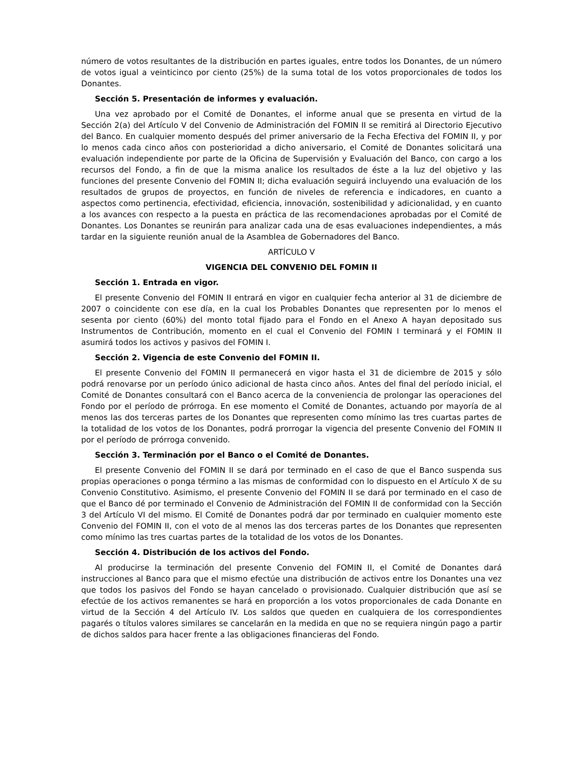número de votos resultantes de la distribución en partes iguales, entre todos los Donantes, de un número de votos igual a veinticinco por ciento (25%) de la suma total de los votos proporcionales de todos los Donantes.
Sección 5. Presentación de informes y evaluación.
Una vez aprobado por el Comité de Donantes, el informe anual que se presenta en virtud de la Sección 2(a) del Artículo V del Convenio de Administración del FOMIN II se remitirá al Directorio Ejecutivo del Banco. En cualquier momento después del primer aniversario de la Fecha Efectiva del FOMIN II, y por lo menos cada cinco años con posterioridad a dicho aniversario, el Comité de Donantes solicitará una evaluación independiente por parte de la Oficina de Supervisión y Evaluación del Banco, con cargo a los recursos del Fondo, a fin de que la misma analice los resultados de éste a la luz del objetivo y las funciones del presente Convenio del FOMIN II; dicha evaluación seguirá incluyendo una evaluación de los resultados de grupos de proyectos, en función de niveles de referencia e indicadores, en cuanto a aspectos como pertinencia, efectividad, eficiencia, innovación, sostenibilidad y adicionalidad, y en cuanto a los avances con respecto a la puesta en práctica de las recomendaciones aprobadas por el Comité de Donantes. Los Donantes se reunirán para analizar cada una de esas evaluaciones independientes, a más tardar en la siguiente reunión anual de la Asamblea de Gobernadores del Banco.
ARTÍCULO V
VIGENCIA DEL CONVENIO DEL FOMIN II
Sección 1. Entrada en vigor.
El presente Convenio del FOMIN II entrará en vigor en cualquier fecha anterior al 31 de diciembre de 2007 o coincidente con ese día, en la cual los Probables Donantes que representen por lo menos el sesenta por ciento (60%) del monto total fijado para el Fondo en el Anexo A hayan depositado sus Instrumentos de Contribución, momento en el cual el Convenio del FOMIN I terminará y el FOMIN II asumirá todos los activos y pasivos del FOMIN I.
Sección 2. Vigencia de este Convenio del FOMIN II.
El presente Convenio del FOMIN II permanecerá en vigor hasta el 31 de diciembre de 2015 y sólo podrá renovarse por un período único adicional de hasta cinco años. Antes del final del período inicial, el Comité de Donantes consultará con el Banco acerca de la conveniencia de prolongar las operaciones del Fondo por el período de prórroga. En ese momento el Comité de Donantes, actuando por mayoría de al menos las dos terceras partes de los Donantes que representen como mínimo las tres cuartas partes de la totalidad de los votos de los Donantes, podrá prorrogar la vigencia del presente Convenio del FOMIN II por el período de prórroga convenido.
Sección 3. Terminación por el Banco o el Comité de Donantes.
El presente Convenio del FOMIN II se dará por terminado en el caso de que el Banco suspenda sus propias operaciones o ponga término a las mismas de conformidad con lo dispuesto en el Artículo X de su Convenio Constitutivo. Asimismo, el presente Convenio del FOMIN II se dará por terminado en el caso de que el Banco dé por terminado el Convenio de Administración del FOMIN II de conformidad con la Sección 3 del Artículo VI del mismo. El Comité de Donantes podrá dar por terminado en cualquier momento este Convenio del FOMIN II, con el voto de al menos las dos terceras partes de los Donantes que representen como mínimo las tres cuartas partes de la totalidad de los votos de los Donantes.
Sección 4. Distribución de los activos del Fondo.
Al producirse la terminación del presente Convenio del FOMIN II, el Comité de Donantes dará instrucciones al Banco para que el mismo efectúe una distribución de activos entre los Donantes una vez que todos los pasivos del Fondo se hayan cancelado o provisionado. Cualquier distribución que así se efectúe de los activos remanentes se hará en proporción a los votos proporcionales de cada Donante en virtud de la Sección 4 del Artículo IV. Los saldos que queden en cualquiera de los correspondientes pagarés o títulos valores similares se cancelarán en la medida en que no se requiera ningún pago a partir de dichos saldos para hacer frente a las obligaciones financieras del Fondo.